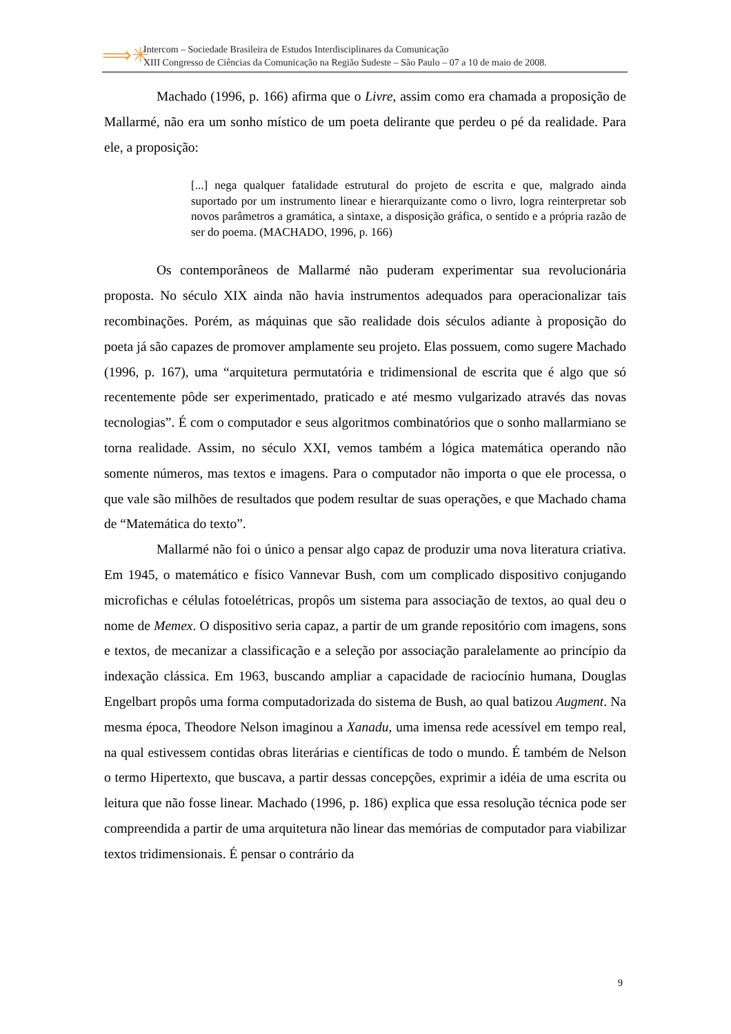⟹✳
Intercom – Sociedade Brasileira de Estudos Interdisciplinares da Comunicação
XIII Congresso de Ciências da Comunicação na Região Sudeste – São Paulo – 07 a 10 de maio de 2008.
Machado (1996, p. 166) afirma que o Livre, assim como era chamada a proposição de Mallarmé, não era um sonho místico de um poeta delirante que perdeu o pé da realidade. Para ele, a proposição:
[...] nega qualquer fatalidade estrutural do projeto de escrita e que, malgrado ainda suportado por um instrumento linear e hierarquizante como o livro, logra reinterpretar sob novos parâmetros a gramática, a sintaxe, a disposição gráfica, o sentido e a própria razão de ser do poema. (MACHADO, 1996, p. 166)
Os contemporâneos de Mallarmé não puderam experimentar sua revolucionária proposta. No século XIX ainda não havia instrumentos adequados para operacionalizar tais recombinações. Porém, as máquinas que são realidade dois séculos adiante à proposição do poeta já são capazes de promover amplamente seu projeto. Elas possuem, como sugere Machado (1996, p. 167), uma “arquitetura permutatória e tridimensional de escrita que é algo que só recentemente pôde ser experimentado, praticado e até mesmo vulgarizado através das novas tecnologias”. É com o computador e seus algoritmos combinatórios que o sonho mallarmiano se torna realidade. Assim, no século XXI, vemos também a lógica matemática operando não somente números, mas textos e imagens. Para o computador não importa o que ele processa, o que vale são milhões de resultados que podem resultar de suas operações, e que Machado chama de “Matemática do texto”.
Mallarmé não foi o único a pensar algo capaz de produzir uma nova literatura criativa. Em 1945, o matemático e físico Vannevar Bush, com um complicado dispositivo conjugando microfichas e células fotoelétricas, propôs um sistema para associação de textos, ao qual deu o nome de Memex. O dispositivo seria capaz, a partir de um grande repositório com imagens, sons e textos, de mecanizar a classificação e a seleção por associação paralelamente ao princípio da indexação clássica. Em 1963, buscando ampliar a capacidade de raciocínio humana, Douglas Engelbart propôs uma forma computadorizada do sistema de Bush, ao qual batizou Augment. Na mesma época, Theodore Nelson imaginou a Xanadu, uma imensa rede acessível em tempo real, na qual estivessem contidas obras literárias e científicas de todo o mundo. É também de Nelson o termo Hipertexto, que buscava, a partir dessas concepções, exprimir a idéia de uma escrita ou leitura que não fosse linear. Machado (1996, p. 186) explica que essa resolução técnica pode ser compreendida a partir de uma arquitetura não linear das memórias de computador para viabilizar textos tridimensionais. É pensar o contrário da
9